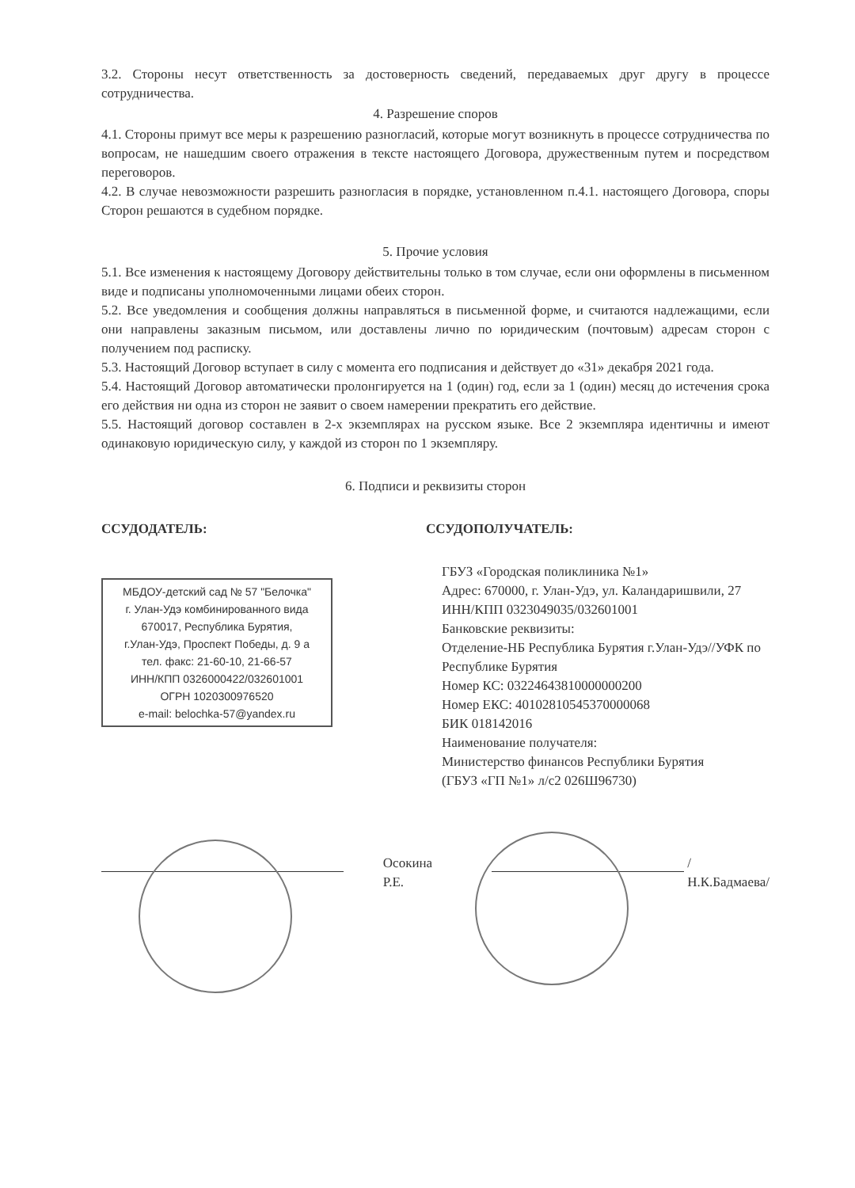3.2. Стороны несут ответственность за достоверность сведений, передаваемых друг другу в процессе сотрудничества.
4. Разрешение споров
4.1. Стороны примут все меры к разрешению разногласий, которые могут возникнуть в процессе сотрудничества по вопросам, не нашедшим своего отражения в тексте настоящего Договора, дружественным путем и посредством переговоров.
4.2. В случае невозможности разрешить разногласия в порядке, установленном п.4.1. настоящего Договора, споры Сторон решаются в судебном порядке.
5. Прочие условия
5.1. Все изменения к настоящему Договору действительны только в том случае, если они оформлены в письменном виде и подписаны уполномоченными лицами обеих сторон.
5.2. Все уведомления и сообщения должны направляться в письменной форме, и считаются надлежащими, если они направлены заказным письмом, или доставлены лично по юридическим (почтовым) адресам сторон с получением под расписку.
5.3. Настоящий Договор вступает в силу с момента его подписания и действует до «31» декабря 2021 года.
5.4. Настоящий Договор автоматически пролонгируется на 1 (один) год, если за 1 (один) месяц до истечения срока его действия ни одна из сторон не заявит о своем намерении прекратить его действие.
5.5. Настоящий договор составлен в 2-х экземплярах на русском языке. Все 2 экземпляра идентичны и имеют одинаковую юридическую силу, у каждой из сторон по 1 экземпляру.
6. Подписи и реквизиты сторон
ССУДОДАТЕЛЬ:
МБДОУ-детский сад № 57 "Белочка"
г. Улан-Удэ комбинированного вида
670017, Республика Бурятия,
г.Улан-Удэ, Проспект Победы, д. 9 а
тел. факс: 21-60-10, 21-66-57
ИНН/КПП 0326000422/032601001
ОГРН 1020300976520
e-mail: belochka-57@yandex.ru
ССУДОПОЛУЧАТЕЛЬ:
ГБУЗ «Городская поликлиника №1»
Адрес: 670000, г. Улан-Удэ, ул. Каландаришвили, 27
ИНН/КПП 0323049035/032601001
Банковские реквизиты:
Отделение-НБ Республика Бурятия г.Улан-Удэ//УФК по Республике Бурятия
Номер КС: 03224643810000000200
Номер ЕКС: 40102810545370000068
БИК 018142016
Наименование получателя:
Министерство финансов Республики Бурятия
(ГБУЗ «ГП №1» л/с2 026Ш96730)
Осокина Р.Е. /Н.К.Бадмаева/